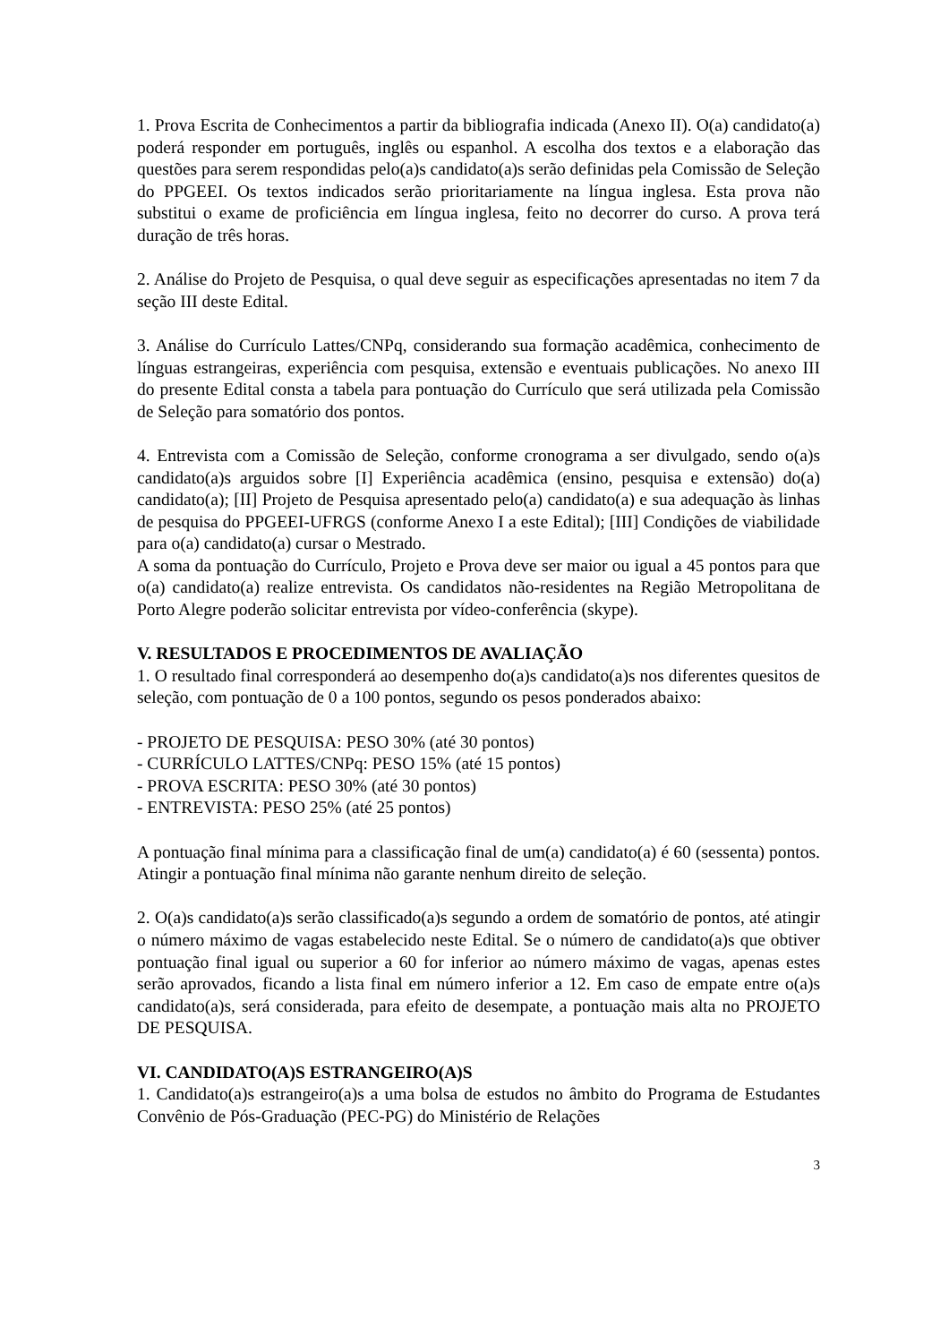1. Prova Escrita de Conhecimentos a partir da bibliografia indicada (Anexo II). O(a) candidato(a) poderá responder em português, inglês ou espanhol. A escolha dos textos e a elaboração das questões para serem respondidas pelo(a)s candidato(a)s serão definidas pela Comissão de Seleção do PPGEEI. Os textos indicados serão prioritariamente na língua inglesa. Esta prova não substitui o exame de proficiência em língua inglesa, feito no decorrer do curso. A prova terá duração de três horas.
2. Análise do Projeto de Pesquisa, o qual deve seguir as especificações apresentadas no item 7 da seção III deste Edital.
3. Análise do Currículo Lattes/CNPq, considerando sua formação acadêmica, conhecimento de línguas estrangeiras, experiência com pesquisa, extensão e eventuais publicações. No anexo III do presente Edital consta a tabela para pontuação do Currículo que será utilizada pela Comissão de Seleção para somatório dos pontos.
4. Entrevista com a Comissão de Seleção, conforme cronograma a ser divulgado, sendo o(a)s candidato(a)s arguidos sobre [I] Experiência acadêmica (ensino, pesquisa e extensão) do(a) candidato(a); [II] Projeto de Pesquisa apresentado pelo(a) candidato(a) e sua adequação às linhas de pesquisa do PPGEEI-UFRGS (conforme Anexo I a este Edital); [III] Condições de viabilidade para o(a) candidato(a) cursar o Mestrado.
A soma da pontuação do Currículo, Projeto e Prova deve ser maior ou igual a 45 pontos para que o(a) candidato(a) realize entrevista. Os candidatos não-residentes na Região Metropolitana de Porto Alegre poderão solicitar entrevista por vídeo-conferência (skype).
V. RESULTADOS E PROCEDIMENTOS DE AVALIAÇÃO
1. O resultado final corresponderá ao desempenho do(a)s candidato(a)s nos diferentes quesitos de seleção, com pontuação de 0 a 100 pontos, segundo os pesos ponderados abaixo:
- PROJETO DE PESQUISA: PESO 30% (até 30 pontos)
- CURRÍCULO LATTES/CNPq: PESO 15% (até 15 pontos)
- PROVA ESCRITA: PESO 30% (até 30 pontos)
- ENTREVISTA: PESO 25% (até 25 pontos)
A pontuação final mínima para a classificação final de um(a) candidato(a) é 60 (sessenta) pontos. Atingir a pontuação final mínima não garante nenhum direito de seleção.
2. O(a)s candidato(a)s serão classificado(a)s segundo a ordem de somatório de pontos, até atingir o número máximo de vagas estabelecido neste Edital. Se o número de candidato(a)s que obtiver pontuação final igual ou superior a 60 for inferior ao número máximo de vagas, apenas estes serão aprovados, ficando a lista final em número inferior a 12. Em caso de empate entre o(a)s candidato(a)s, será considerada, para efeito de desempate, a pontuação mais alta no PROJETO DE PESQUISA.
VI. CANDIDATO(A)S ESTRANGEIRO(A)S
1. Candidato(a)s estrangeiro(a)s a uma bolsa de estudos no âmbito do Programa de Estudantes Convênio de Pós-Graduação (PEC-PG) do Ministério de Relações
3